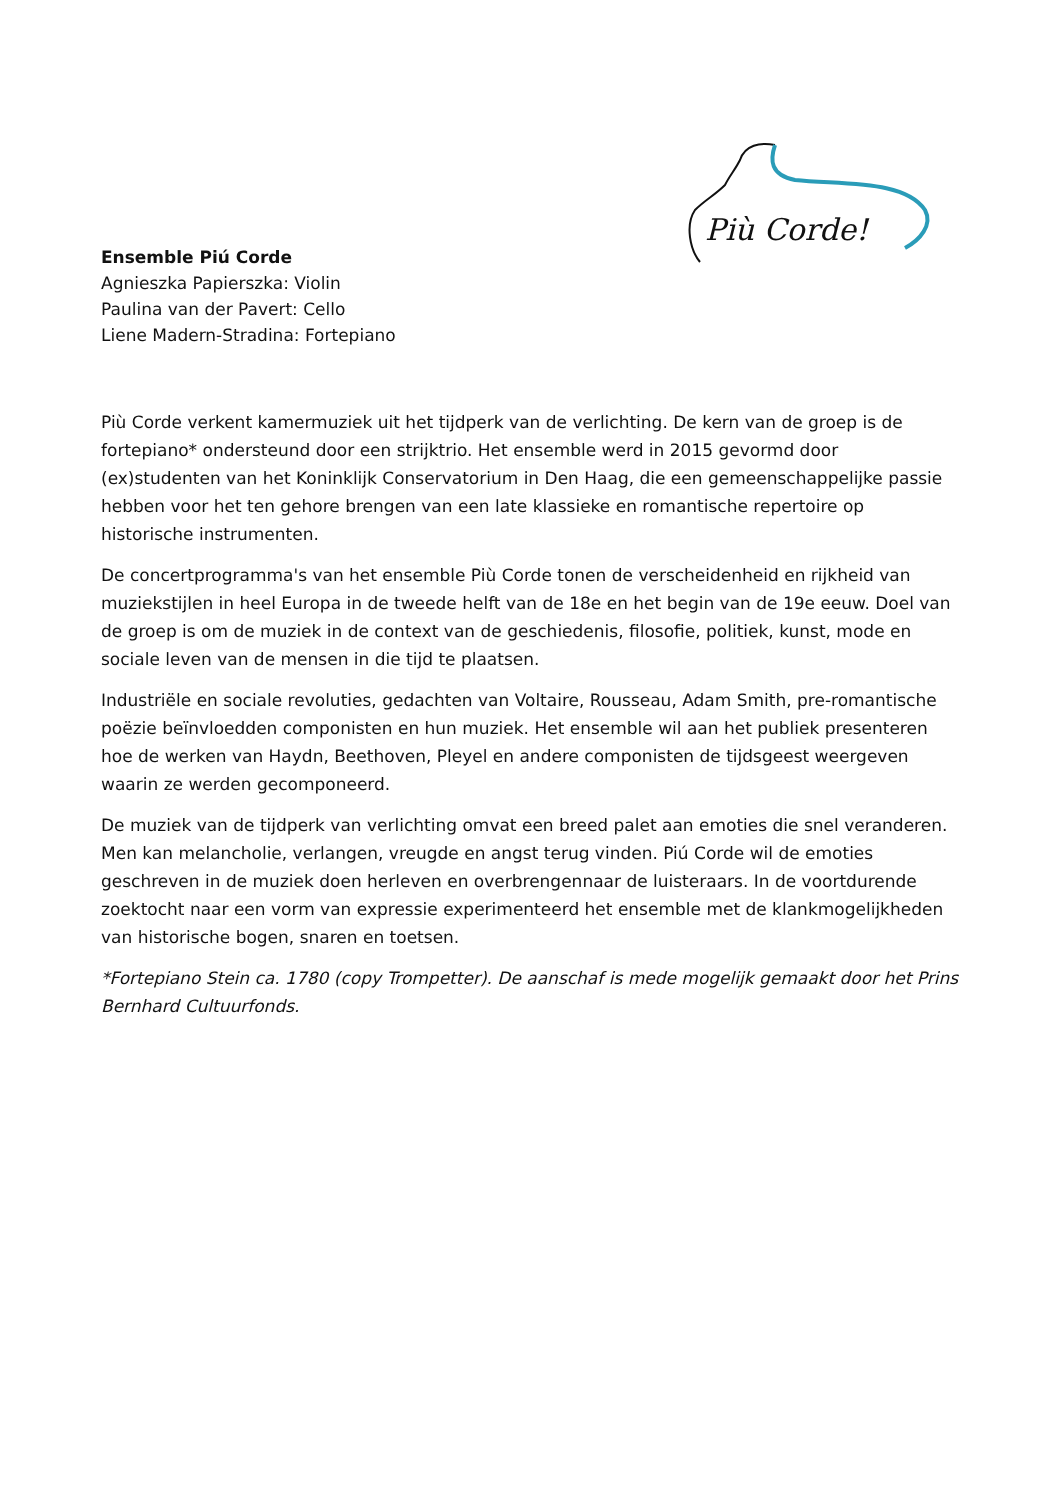Più Corde!
Ensemble Piú Corde
Agnieszka Papierszka: Violin
Paulina van der Pavert: Cello
Liene Madern-Stradina: Fortepiano
Più Corde verkent kamermuziek uit het tijdperk van de verlichting. De kern van de groep is de fortepiano* ondersteund door een strijktrio. Het ensemble werd in 2015 gevormd door (ex)studenten van het Koninklijk Conservatorium in Den Haag, die een gemeenschappelijke passie hebben voor het ten gehore brengen van een late klassieke en romantische repertoire op historische instrumenten.
De concertprogramma's van het ensemble Più Corde tonen de verscheidenheid en rijkheid van muziekstijlen in heel Europa in de tweede helft van de 18e en het begin van de 19e eeuw. Doel van de groep is om de muziek in de context van de geschiedenis, filosofie, politiek, kunst, mode en sociale leven van de mensen in die tijd te plaatsen.
Industriële en sociale revoluties, gedachten van Voltaire, Rousseau, Adam Smith, pre-romantische poëzie beïnvloedden componisten en hun muziek. Het ensemble wil aan het publiek presenteren hoe de werken van Haydn, Beethoven, Pleyel en andere componisten de tijdsgeest weergeven waarin ze werden gecomponeerd.
De muziek van de tijdperk van verlichting omvat een breed palet aan emoties die snel veranderen. Men kan melancholie, verlangen, vreugde en angst terug vinden. Piú Corde wil de emoties geschreven in de muziek doen herleven en overbrengennaar de luisteraars. In de voortdurende zoektocht naar een vorm van expressie experimenteerd het ensemble met de klankmogelijkheden van historische bogen, snaren en toetsen.
*Fortepiano Stein ca. 1780 (copy Trompetter). De aanschaf is mede mogelijk gemaakt door het Prins Bernhard Cultuurfonds.